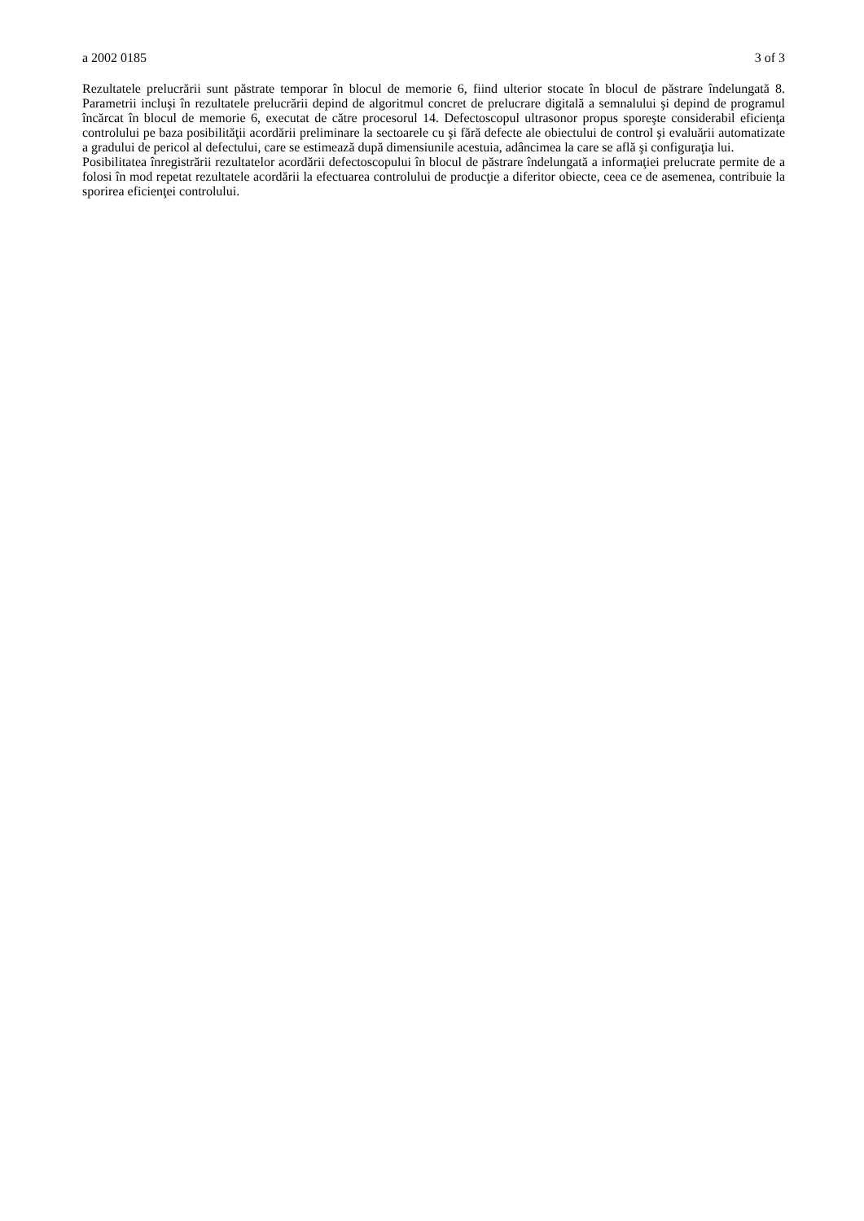a 2002 0185 3 of 3
Rezultatele prelucrării sunt păstrate temporar în blocul de memorie 6, fiind ulterior stocate în blocul de păstrare îndelungată 8. Parametrii incluşi în rezultatele prelucrării depind de algoritmul concret de prelucrare digitală a semnalului şi depind de programul încărcat în blocul de memorie 6, executat de către procesorul 14. Defectoscopul ultrasonor propus sporeşte considerabil eficienţa controlului pe baza posibilităţii acordării preliminare la sectoarele cu şi fără defecte ale obiectului de control şi evaluării automatizate a gradului de pericol al defectului, care se estimează după dimensiunile acestuia, adâncimea la care se află şi configuraţia lui.
Posibilitatea înregistrării rezultatelor acordării defectoscopului în blocul de păstrare îndelungată a informaţiei prelucrate permite de a folosi în mod repetat rezultatele acordării la efectuarea controlului de producţie a diferitor obiecte, ceea ce de asemenea, contribuie la sporirea eficienţei controlului.